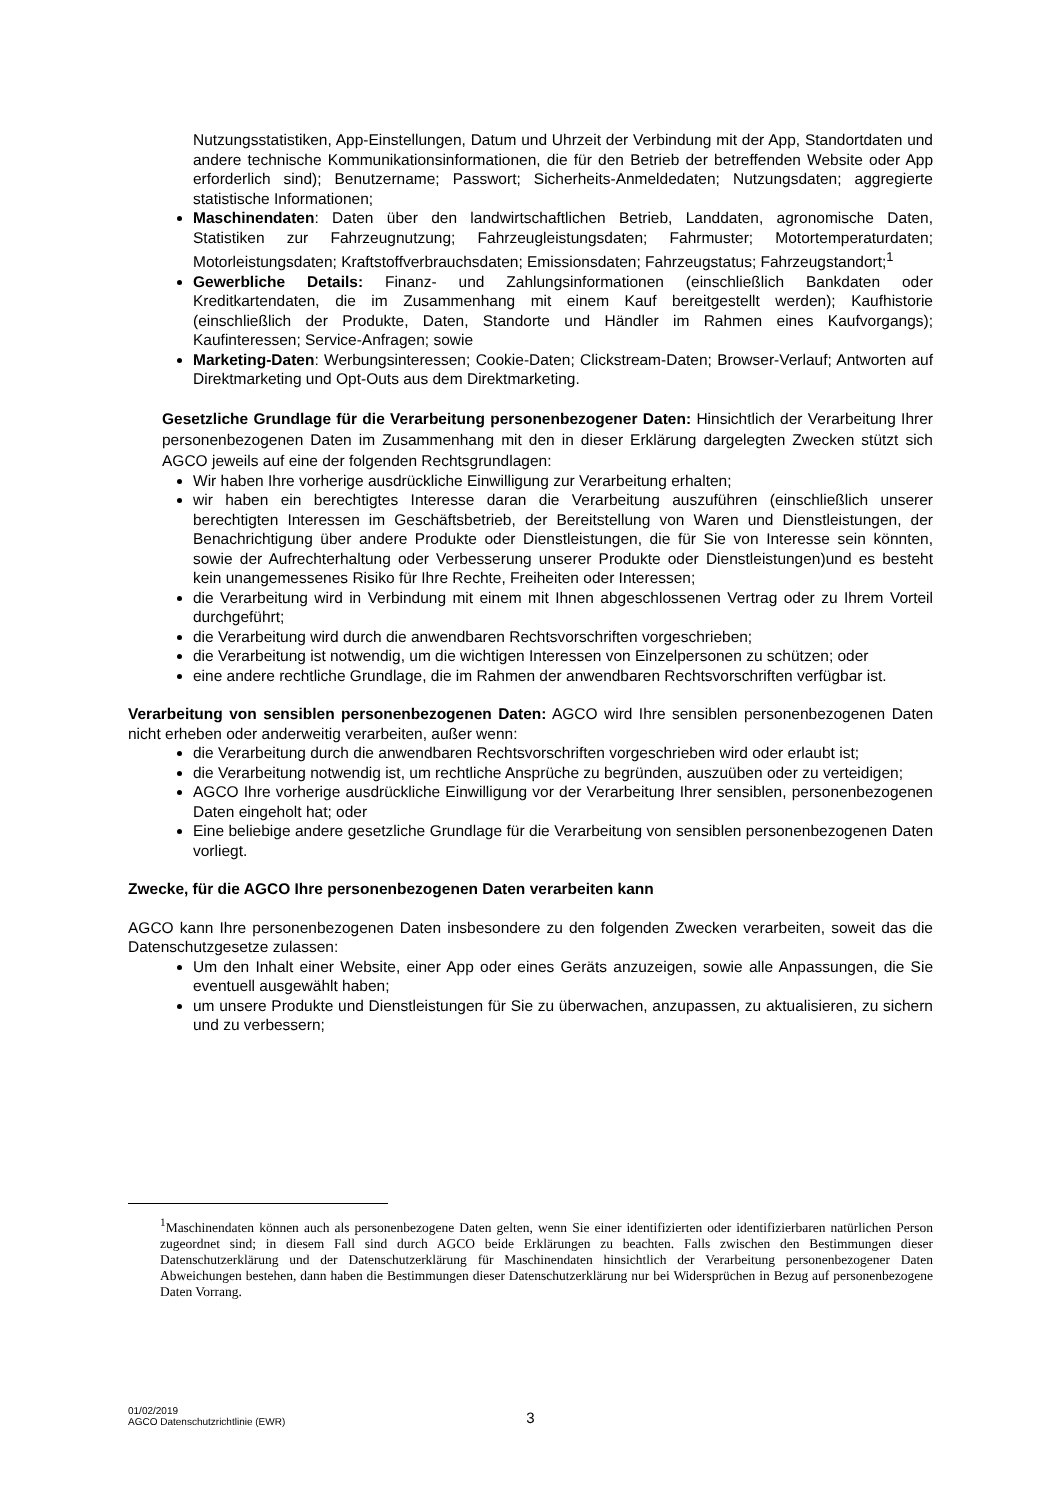Nutzungsstatistiken, App-Einstellungen, Datum und Uhrzeit der Verbindung mit der App, Standortdaten und andere technische Kommunikationsinformationen, die für den Betrieb der betreffenden Website oder App erforderlich sind); Benutzername; Passwort; Sicherheits-Anmeldedaten; Nutzungsdaten; aggregierte statistische Informationen;
Maschinendaten: Daten über den landwirtschaftlichen Betrieb, Landdaten, agronomische Daten, Statistiken zur Fahrzeugnutzung; Fahrzeugleistungsdaten; Fahrmuster; Motortemperaturdaten; Motorleistungsdaten; Kraftstoffverbrauchsdaten; Emissionsdaten; Fahrzeugstatus; Fahrzeugstandort;<sup>1</sup>
Gewerbliche Details: Finanz- und Zahlungsinformationen (einschließlich Bankdaten oder Kreditkartendaten, die im Zusammenhang mit einem Kauf bereitgestellt werden); Kaufhistorie (einschließlich der Produkte, Daten, Standorte und Händler im Rahmen eines Kaufvorgangs); Kaufinteressen; Service-Anfragen; sowie
Marketing-Daten: Werbungsinteressen; Cookie-Daten; Clickstream-Daten; Browser-Verlauf; Antworten auf Direktmarketing und Opt-Outs aus dem Direktmarketing.
Gesetzliche Grundlage für die Verarbeitung personenbezogener Daten: Hinsichtlich der Verarbeitung Ihrer personenbezogenen Daten im Zusammenhang mit den in dieser Erklärung dargelegten Zwecken stützt sich AGCO jeweils auf eine der folgenden Rechtsgrundlagen:
Wir haben Ihre vorherige ausdrückliche Einwilligung zur Verarbeitung erhalten;
wir haben ein berechtigtes Interesse daran die Verarbeitung auszuführen (einschließlich unserer berechtigten Interessen im Geschäftsbetrieb, der Bereitstellung von Waren und Dienstleistungen, der Benachrichtigung über andere Produkte oder Dienstleistungen, die für Sie von Interesse sein könnten, sowie der Aufrechterhaltung oder Verbesserung unserer Produkte oder Dienstleistungen)und es besteht kein unangemessenes Risiko für Ihre Rechte, Freiheiten oder Interessen;
die Verarbeitung wird in Verbindung mit einem mit Ihnen abgeschlossenen Vertrag oder zu Ihrem Vorteil durchgeführt;
die Verarbeitung wird durch die anwendbaren Rechtsvorschriften vorgeschrieben;
die Verarbeitung ist notwendig, um die wichtigen Interessen von Einzelpersonen zu schützen; oder
eine andere rechtliche Grundlage, die im Rahmen der anwendbaren Rechtsvorschriften verfügbar ist.
Verarbeitung von sensiblen personenbezogenen Daten: AGCO wird Ihre sensiblen personenbezogenen Daten nicht erheben oder anderweitig verarbeiten, außer wenn:
die Verarbeitung durch die anwendbaren Rechtsvorschriften vorgeschrieben wird oder erlaubt ist;
die Verarbeitung notwendig ist, um rechtliche Ansprüche zu begründen, auszuüben oder zu verteidigen;
AGCO Ihre vorherige ausdrückliche Einwilligung vor der Verarbeitung Ihrer sensiblen, personenbezogenen Daten eingeholt hat; oder
Eine beliebige andere gesetzliche Grundlage für die Verarbeitung von sensiblen personenbezogenen Daten vorliegt.
Zwecke, für die AGCO Ihre personenbezogenen Daten verarbeiten kann
AGCO kann Ihre personenbezogenen Daten insbesondere zu den folgenden Zwecken verarbeiten, soweit das die Datenschutzgesetze zulassen:
Um den Inhalt einer Website, einer App oder eines Geräts anzuzeigen, sowie alle Anpassungen, die Sie eventuell ausgewählt haben;
um unsere Produkte und Dienstleistungen für Sie zu überwachen, anzupassen, zu aktualisieren, zu sichern und zu verbessern;
<sup>1</sup> Maschinendaten können auch als personenbezogene Daten gelten, wenn Sie einer identifizierten oder identifizierbaren natürlichen Person zugeordnet sind; in diesem Fall sind durch AGCO beide Erklärungen zu beachten. Falls zwischen den Bestimmungen dieser Datenschutzerklärung und der Datenschutzerklärung für Maschinendaten hinsichtlich der Verarbeitung personenbezogener Daten Abweichungen bestehen, dann haben die Bestimmungen dieser Datenschutzerklärung nur bei Widersprüchen in Bezug auf personenbezogene Daten Vorrang.
01/02/2019
AGCO Datenschutzrichtlinie (EWR)
3